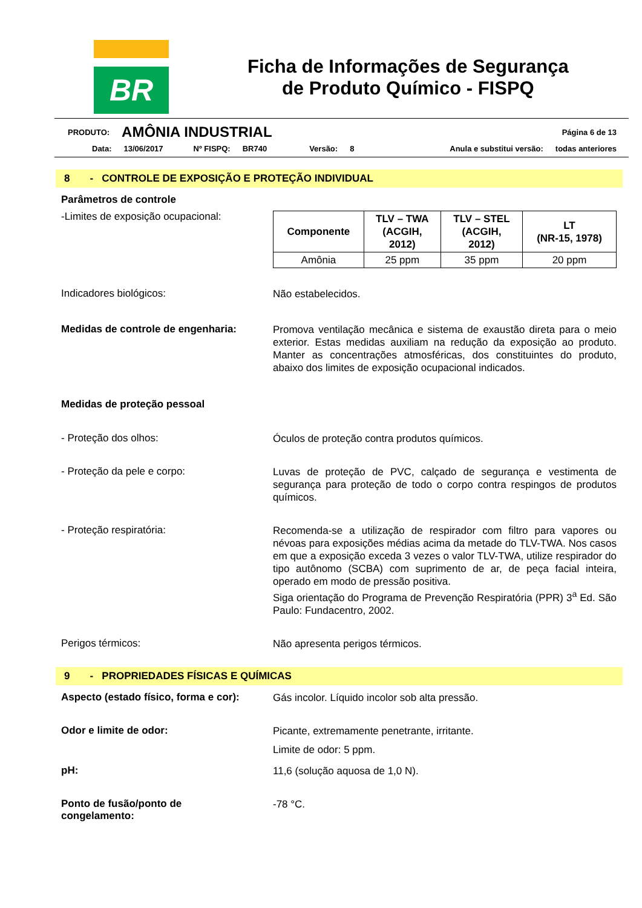BR
Ficha de Informações de Segurança
de Produto Químico - FISPQ
PRODUTO: AMÔNIA INDUSTRIAL Página 6 de 13
Data: 13/06/2017 Nº FISPQ: BR740 Versão: 8 Anula e substitui versão: todas anteriores
8 - CONTROLE DE EXPOSIÇÃO E PROTEÇÃO INDIVIDUAL
Parâmetros de controle
-Limites de exposição ocupacional:
| Componente | TLV – TWA (ACGIH, 2012) | TLV – STEL (ACGIH, 2012) | LT (NR-15, 1978) |
| --- | --- | --- | --- |
| Amônia | 25 ppm | 35 ppm | 20 ppm |
Indicadores biológicos:
Não estabelecidos.
Medidas de controle de engenharia:
Promova ventilação mecânica e sistema de exaustão direta para o meio exterior. Estas medidas auxiliam na redução da exposição ao produto. Manter as concentrações atmosféricas, dos constituintes do produto, abaixo dos limites de exposição ocupacional indicados.
Medidas de proteção pessoal
- Proteção dos olhos:
Óculos de proteção contra produtos químicos.
- Proteção da pele e corpo:
Luvas de proteção de PVC, calçado de segurança e vestimenta de segurança para proteção de todo o corpo contra respingos de produtos químicos.
- Proteção respiratória:
Recomenda-se a utilização de respirador com filtro para vapores ou névoas para exposições médias acima da metade do TLV-TWA. Nos casos em que a exposição exceda 3 vezes o valor TLV-TWA, utilize respirador do tipo autônomo (SCBA) com suprimento de ar, de peça facial inteira, operado em modo de pressão positiva.
Siga orientação do Programa de Prevenção Respiratória (PPR) 3<sup>a</sup> Ed. São Paulo: Fundacentro, 2002.
Perigos térmicos:
Não apresenta perigos térmicos.
9 - PROPRIEDADES FÍSICAS E QUÍMICAS
Aspecto (estado físico, forma e cor):
Gás incolor. Líquido incolor sob alta pressão.
Odor e limite de odor:
Picante, extremamente penetrante, irritante.
Limite de odor: 5 ppm.
pH:
11,6 (solução aquosa de 1,0 N).
Ponto de fusão/ponto de
congelamento:
-78 °C.